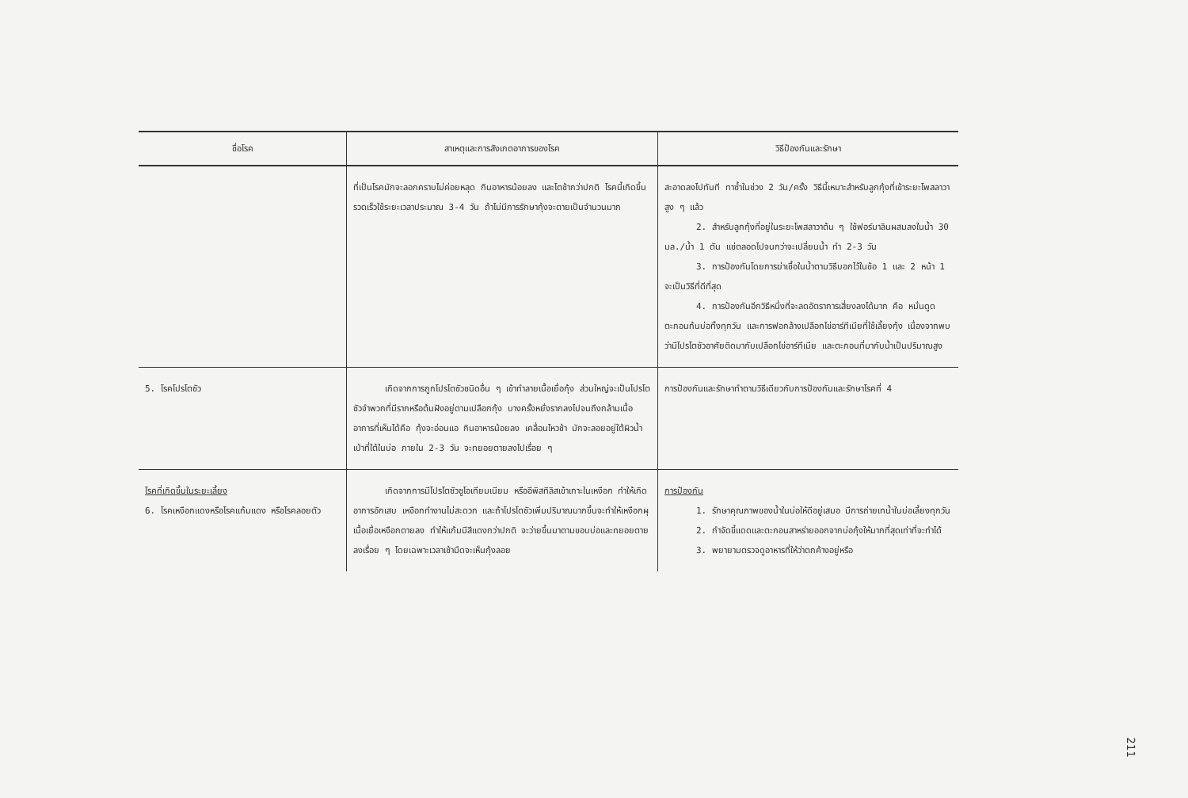| ชื่อโรค | สาเหตุและการสังเกตอาการของโรค | วิธีป้องกันและรักษา |
| --- | --- | --- |
| | ที่เป็นโรคมักจะลอกคราบไม่ค่อยหลุด กินอาหารน้อยลง และโตช้ากว่าปกติ โรคนี้เกิดขึ้นรวดเร็วใช้ระยะเวลาประมาณ 3-4 วัน ถ้าไม่มีการรักษากุ้งจะตายเป็นจำนวนมาก | สะอาดลงไปทันที ทาซ้ำในช่วง 2 วัน/ครั้ง วิธีนี้เหมาะสำหรับลูกกุ้งที่เข้าระยะโพสลาวาสูง ๆ แล้ว 2. สำหรับลูกกุ้งที่อยู่ในระยะโพสลาวาต้น ๆ ใช้ฟอร์มาลินผสมลงในน้ำ 30 มล./น้ำ 1 ตัน แช่ตลอดไปจนกว่าจะเปลี่ยนน้ำ ทำ 2-3 วัน 3. การป้องกันโดยการฆ่าเชื้อในน้ำตามวิธีบอกไว้ในข้อ 1 และ 2 หน้า 1 จะเป็นวิธีที่ดีที่สุด 4. การป้องกันอีกวิธีหนึ่งที่จะลดอัตราการเสี่ยงลงได้มาก คือ หมั่นดูดตะกอนก้นบ่อทิ้งทุกวัน และการฟอกล้างเปลือกไข่อาร์ทีเมียที่ใช้เลี้ยงกุ้ง เนื่องจากพบว่ามีไปรโตซัวอาศัยติดมากับเปลือกไข่อาร์ทีเมีย และตะกอนที่มากับน้ำเป็นปริมาณสูง |
| 5. โรคโปรโตซัว | เกิดจากการถูกโปรโตซัวชนิดอื่น ๆ เข้าทำลายเนื้อเยื่อกุ้ง ส่วนใหญ่จะเป็นโปรโตซัวจำพวกที่มีรากหรือต้นฝังอยู่ตามเปลือกกุ้ง บางครั้งหยั่งรากลงไปจนถึงกล้ามเนื้อ อาการที่เห็นได้คือ กุ้งจะอ่อนแอ กินอาหารน้อยลง เคลื่อนไหวช้า มักจะลอยอยู่ใต้ผิวน้ำเป่าที่ใต้ในบ่อ ภายใน 2-3 วัน จะทยอยตายลงไปเรื่อย ๆ | การป้องกันและรักษาทำตามวิธีเดียวกับการป้องกันและรักษาโรคที่ 4 |
| โรคที่เกิดขึ้นในระยะเลี้ยง 6. โรคเหงือกแดงหรือโรคแก้มแดง หรือโรคลอยตัว | เกิดจากการมีโปรโตซัวซูโอเทียมเนียม หรืออีพิสทิลิสเข้าเกาะในเหงือก ทำให้เกิดอาการอักเสบ เหงือกทำงานไม่สะดวก และถ้าโปรโตซัวเพิ่มปริมาณมากขึ้นจะทำให้เหงือกผุ เนื้อเยื่อเหงือกตายลง ทำให้แก้มมีสีแดงกว่าปกติ จะว่ายขึ้นมาตามขอบบ่อและทยอยตายลงเรื่อย ๆ โดยเฉพาะเวลาเช้ามืดจะเห็นกุ้งลอย | การป้องกัน 1. รักษาคุณภาพของน้ำในบ่อให้ดีอยู่เสมอ มีการถ่ายเทน้ำในบ่อเลี้ยงทุกวัน 2. กำจัดขี้แดดและตะกอนสาหร่ายออกจากบ่อกุ้งให้มากที่สุดเท่าที่จะทำได้ 3. พยายามตรวจดูอาหารที่ให้ว่าตกค้างอยู่หรือ |
211